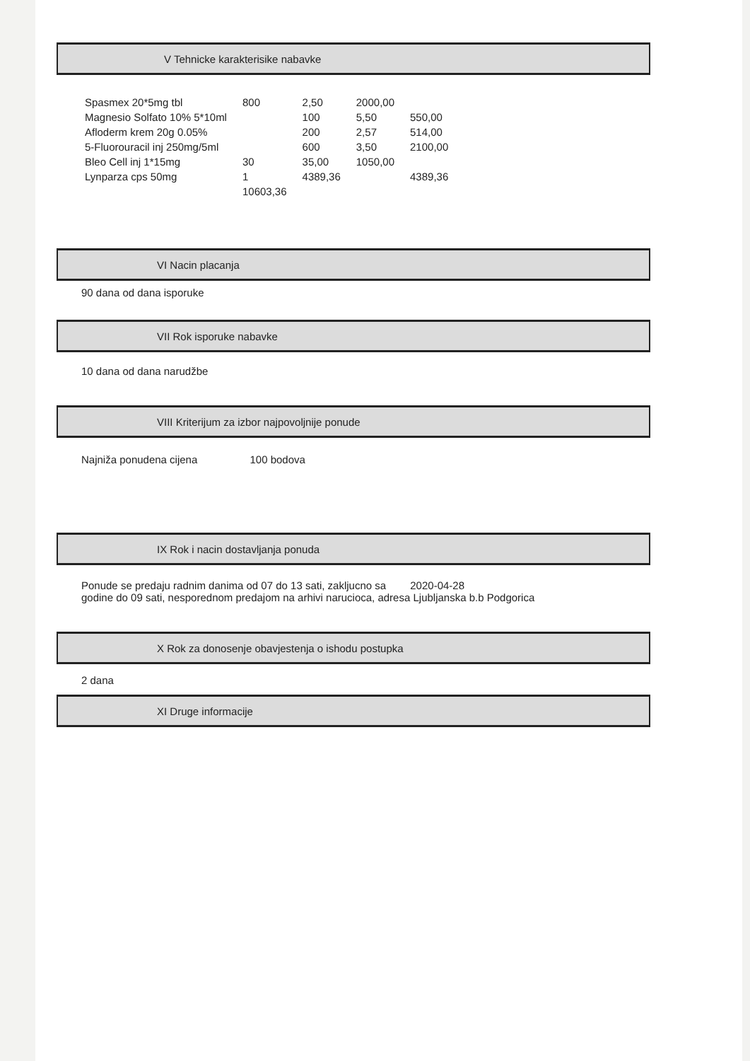V Tehnicke karakterisike nabavke
| Spasmex 20*5mg tbl | 800 | 2,50 | 2000,00 | |
| Magnesio Solfato 10% 5*10ml | | 100 | 5,50 | 550,00 |
| Afloderm krem 20g 0.05% | | 200 | 2,57 | 514,00 |
| 5-Fluorouracil inj 250mg/5ml | | 600 | 3,50 | 2100,00 |
| Bleo Cell inj 1*15mg | 30 | 35,00 | 1050,00 | |
| Lynparza cps 50mg | 1 | 4389,36 | | 4389,36 |
| | 10603,36 | | | |
VI Nacin placanja
90 dana od dana isporuke
VII Rok isporuke nabavke
10 dana od dana narudžbe
VIII Kriterijum za izbor najpovoljnije ponude
Najniža ponudena cijena 100 bodova
IX Rok i nacin dostavljanja ponuda
Ponude se predaju radnim danima od 07 do 13 sati, zakljucno sa 2020-04-28
godine do 09 sati, nesporednom predajom na arhivi narucioca, adresa Ljubljanska b.b Podgorica
X Rok za donosenje obavjestenja o ishodu postupka
2 dana
XI Druge informacije